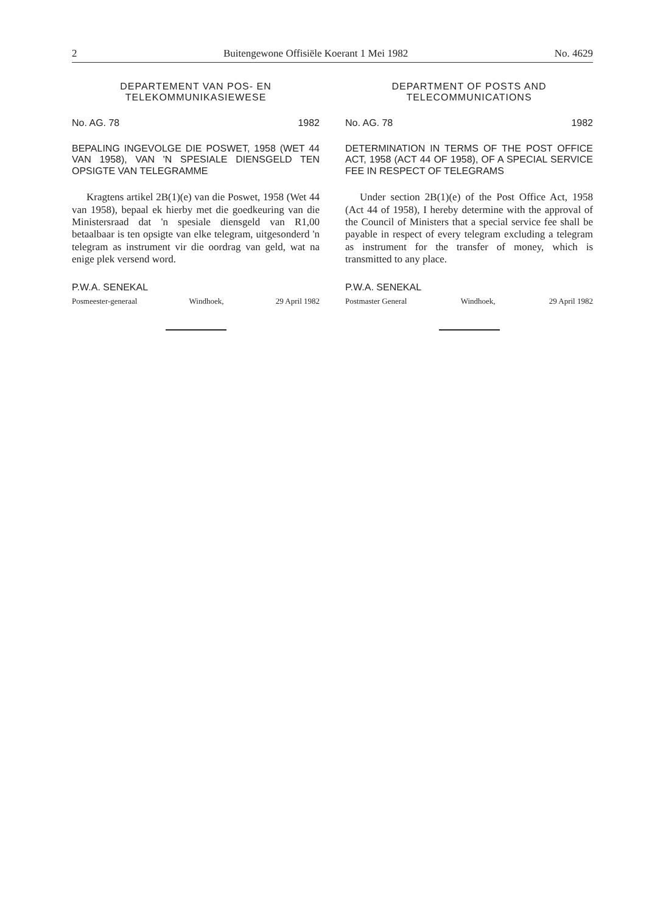2 Buitengewone Offisiële Koerant 1 Mei 1982 No. 4629
DEPARTEMENT VAN POS- EN TELEKOMMUNIKASIEWESE
No. AG. 78 1982
BEPALING INGEVOLGE DIE POSWET, 1958 (WET 44 VAN 1958), VAN 'N SPESIALE DIENSGELD TEN OPSIGTE VAN TELEGRAMME
Kragtens artikel 2B(1)(e) van die Poswet, 1958 (Wet 44 van 1958), bepaal ek hierby met die goedkeuring van die Ministersraad dat 'n spesiale diensgeld van R1,00 betaalbaar is ten opsigte van elke telegram, uitgesonderd 'n telegram as instrument vir die oordrag van geld, wat na enige plek versend word.
P.W.A. SENEKAL
Posmeester-generaal Windhoek, 29 April 1982
DEPARTMENT OF POSTS AND TELECOMMUNICATIONS
No. AG. 78 1982
DETERMINATION IN TERMS OF THE POST OFFICE ACT, 1958 (ACT 44 OF 1958), OF A SPECIAL SERVICE FEE IN RESPECT OF TELEGRAMS
Under section 2B(1)(e) of the Post Office Act, 1958 (Act 44 of 1958), I hereby determine with the approval of the Council of Ministers that a special service fee shall be payable in respect of every telegram excluding a telegram as instrument for the transfer of money, which is transmitted to any place.
P.W.A. SENEKAL
Postmaster General Windhoek, 29 April 1982